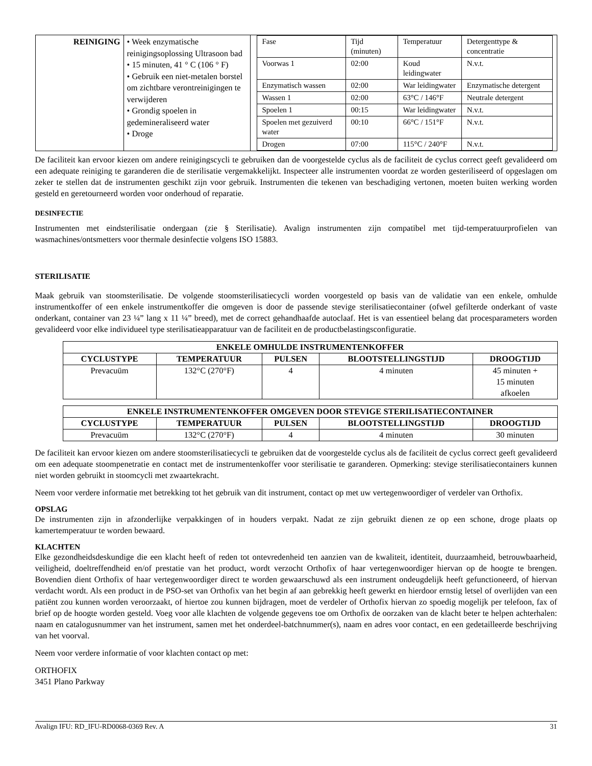| REINIGING | • Week enzymatische reinigingsoplossing Ultrasoon bad • 15 minuten, 41 ° C (106 ° F) • Gebruik een niet-metalen borstel om zichtbare verontreinigingen te verwijderen • Grondig spoelen in gedemineraliseerd water • Droge | / Fase / Tijd (minuten) / Temperatuur / Detergenttype & concentratie / / Voorwas 1 / 02:00 / Koud leidingwater / N.v.t. / / Enzymatisch wassen / 02:00 / War leidingwater / Enzymatische detergent / / Wassen 1 / 02:00 / 63°C / 146°F / Neutrale detergent / / Spoelen 1 / 00:15 / War leidingwater / N.v.t. / / Spoelen met gezuiverd water / 00:10 / 66°C / 151°F / N.v.t. / / Drogen / 07:00 / 115°C / 240°F / N.v.t. / |
De faciliteit kan ervoor kiezen om andere reinigingscycli te gebruiken dan de voorgestelde cyclus als de faciliteit de cyclus correct geeft gevalideerd om een adequate reiniging te garanderen die de sterilisatie vergemakkelijkt. Inspecteer alle instrumenten voordat ze worden gesteriliseerd of opgeslagen om zeker te stellen dat de instrumenten geschikt zijn voor gebruik. Instrumenten die tekenen van beschadiging vertonen, moeten buiten werking worden gesteld en geretourneerd worden voor onderhoud of reparatie.
DESINFECTIE
Instrumenten met eindsterilisatie ondergaan (zie § Sterilisatie). Avalign instrumenten zijn compatibel met tijd-temperatuurprofielen van wasmachines/ontsmetters voor thermale desinfectie volgens ISO 15883.
STERILISATIE
Maak gebruik van stoomsterilisatie. De volgende stoomsterilisatiecycli worden voorgesteld op basis van de validatie van een enkele, omhulde instrumentkoffer of een enkele instrumentkoffer die omgeven is door de passende stevige sterilisatiecontainer (ofwel gefilterde onderkant of vaste onderkant, container van 23 ¼” lang x 11 ¼” breed), met de correct gehandhaafde autoclaaf. Het is van essentieel belang dat procesparameters worden gevalideerd voor elke individueel type sterilisatieapparatuur van de faciliteit en de productbelastingsconfiguratie.
| ENKELE OMHULDE INSTRUMENTENKOFFER | | | | |
| --- | --- | --- | --- | --- |
| CYCLUSTYPE | TEMPERATUUR | PULSEN | BLOOTSTELLINGSTIJD | DROOGTIJD |
| Prevacuüm | 132°C (270°F) | 4 | 4 minuten | 45 minuten + 15 minuten afkoelen |
| ENKELE INSTRUMENTENKOFFER OMGEVEN DOOR STEVIGE STERILISATIECONTAINER | | | | |
| --- | --- | --- | --- | --- |
| CYCLUSTYPE | TEMPERATUUR | PULSEN | BLOOTSTELLINGSTIJD | DROOGTIJD |
| Prevacuüm | 132°C (270°F) | 4 | 4 minuten | 30 minuten |
De faciliteit kan ervoor kiezen om andere stoomsterilisatiecycli te gebruiken dat de voorgestelde cyclus als de faciliteit de cyclus correct geeft gevalideerd om een adequate stoompenetratie en contact met de instrumentenkoffer voor sterilisatie te garanderen. Opmerking: stevige sterilisatiecontainers kunnen niet worden gebruikt in stoomcycli met zwaartekracht.
Neem voor verdere informatie met betrekking tot het gebruik van dit instrument, contact op met uw vertegenwoordiger of verdeler van Orthofix.
OPSLAG
De instrumenten zijn in afzonderlijke verpakkingen of in houders verpakt. Nadat ze zijn gebruikt dienen ze op een schone, droge plaats op kamertemperatuur te worden bewaard.
KLACHTEN
Elke gezondheidsdeskundige die een klacht heeft of reden tot ontevredenheid ten aanzien van de kwaliteit, identiteit, duurzaamheid, betrouwbaarheid, veiligheid, doeltreffendheid en/of prestatie van het product, wordt verzocht Orthofix of haar vertegenwoordiger hiervan op de hoogte te brengen. Bovendien dient Orthofix of haar vertegenwoordiger direct te worden gewaarschuwd als een instrument ondeugdelijk heeft gefunctioneerd, of hiervan verdacht wordt. Als een product in de PSO-set van Orthofix van het begin af aan gebrekkig heeft gewerkt en hierdoor ernstig letsel of overlijden van een patiënt zou kunnen worden veroorzaakt, of hiertoe zou kunnen bijdragen, moet de verdeler of Orthofix hiervan zo spoedig mogelijk per telefoon, fax of brief op de hoogte worden gesteld. Voeg voor alle klachten de volgende gegevens toe om Orthofix de oorzaken van de klacht beter te helpen achterhalen: naam en catalogusnummer van het instrument, samen met het onderdeel-batchnummer(s), naam en adres voor contact, en een gedetailleerde beschrijving van het voorval.
Neem voor verdere informatie of voor klachten contact op met:
ORTHOFIX
3451 Plano Parkway
Avalign IFU: RD_IFU-RD0068-0369 Rev. A 31